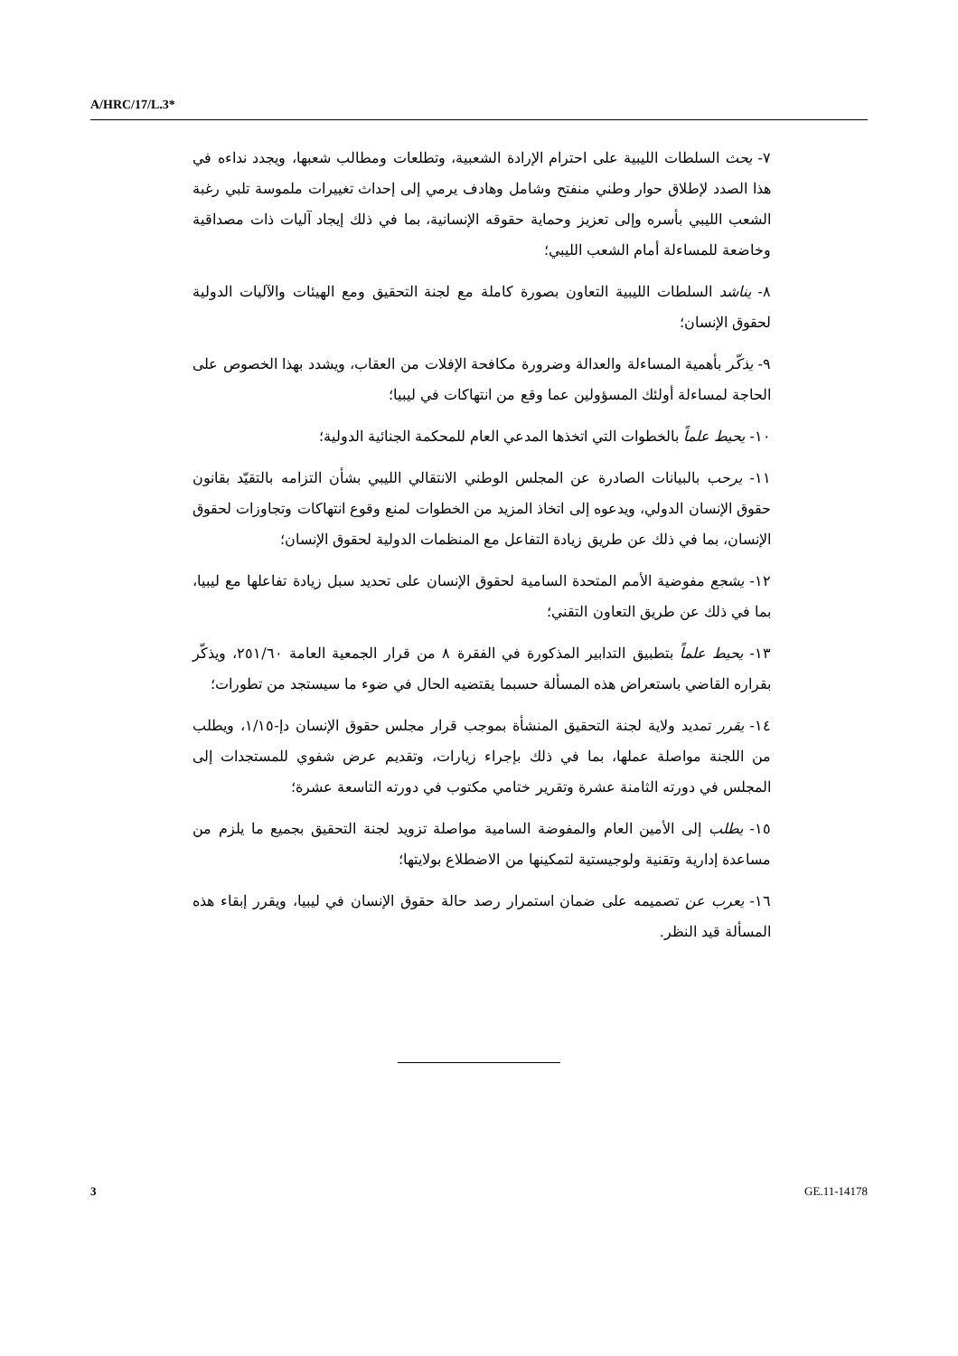A/HRC/17/L.3*
٧- يحث السلطات الليبية على احترام الإرادة الشعبية، وتطلعات ومطالب شعبها، ويجدد نداءه في هذا الصدد لإطلاق حوار وطني منفتح وشامل وهادف يرمي إلى إحداث تغييرات ملموسة تلبي رغبة الشعب الليبي بأسره وإلى تعزيز وحماية حقوقه الإنسانية، بما في ذلك إيجاد آليات ذات مصداقية وخاضعة للمساءلة أمام الشعب الليبي؛
٨- يناشد السلطات الليبية التعاون بصورة كاملة مع لجنة التحقيق ومع الهيئات والآليات الدولية لحقوق الإنسان؛
٩- يذكّر بأهمية المساءلة والعدالة وضرورة مكافحة الإفلات من العقاب، ويشدد بهذا الخصوص على الحاجة لمساءلة أولئك المسؤولين عما وقع من انتهاكات في ليبيا؛
١٠- يحيط علماً بالخطوات التي اتخذها المدعي العام للمحكمة الجنائية الدولية؛
١١- يرحب بالبيانات الصادرة عن المجلس الوطني الانتقالي الليبي بشأن التزامه بالتقيّد بقانون حقوق الإنسان الدولي، ويدعوه إلى اتخاذ المزيد من الخطوات لمنع وقوع انتهاكات وتجاوزات لحقوق الإنسان، بما في ذلك عن طريق زيادة التفاعل مع المنظمات الدولية لحقوق الإنسان؛
١٢- يشجع مفوضية الأمم المتحدة السامية لحقوق الإنسان على تحديد سبل زيادة تفاعلها مع ليبيا، بما في ذلك عن طريق التعاون التقني؛
١٣- يحيط علماً بتطبيق التدابير المذكورة في الفقرة ٨ من قرار الجمعية العامة ٢٥١/٦٠، ويذكّر بقراره القاضي باستعراض هذه المسألة حسبما يقتضيه الحال في ضوء ما سيستجد من تطورات؛
١٤- يقرر تمديد ولاية لجنة التحقيق المنشأة بموجب قرار مجلس حقوق الإنسان دإ-١/١٥، ويطلب من اللجنة مواصلة عملها، بما في ذلك بإجراء زيارات، وتقديم عرض شفوي للمستجدات إلى المجلس في دورته الثامنة عشرة وتقرير ختامي مكتوب في دورته التاسعة عشرة؛
١٥- يطلب إلى الأمين العام والمفوضة السامية مواصلة تزويد لجنة التحقيق بجميع ما يلزم من مساعدة إدارية وتقنية ولوجيستية لتمكينها من الاضطلاع بولايتها؛
١٦- يعرب عن تصميمه على ضمان استمرار رصد حالة حقوق الإنسان في ليبيا، ويقرر إبقاء هذه المسألة قيد النظر.
3 GE.11-14178